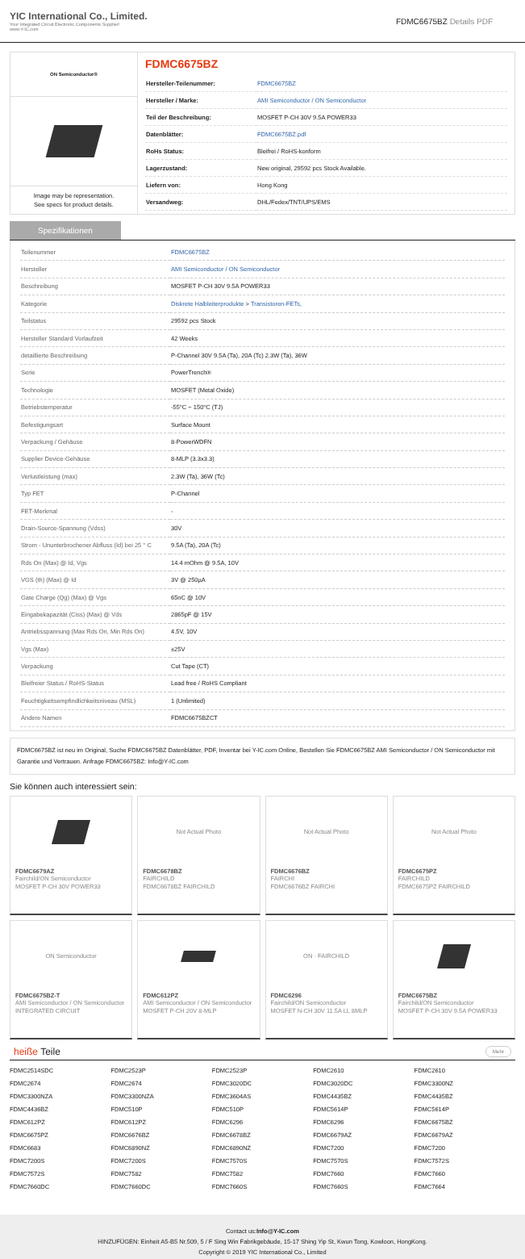YIC International Co., Limited.
Your Integrated Circuit Electronic Components Supplier!
www.Y-IC.com
FDMC6675BZ Details PDF
ON Semiconductor®
Image may be representation.
See specs for product details.
FDMC6675BZ
| Hersteller-Teilenummer: | FDMC6675BZ |
| Hersteller / Marke: | AMI Semiconductor / ON Semiconductor |
| Teil der Beschreibung: | MOSFET P-CH 30V 9.5A POWER33 |
| Datenblätter: | FDMC6675BZ.pdf |
| RoHs Status: | Bleifrei / RoHS-konform |
| Lagerzustand: | New original, 29592 pcs Stock Available. |
| Liefern von: | Hong Kong |
| Versandweg: | DHL/Fedex/TNT/UPS/EMS |
Spezifikationen
| Teilenummer | FDMC6675BZ |
| Hersteller | AMI Semiconductor / ON Semiconductor |
| Beschreibung | MOSFET P-CH 30V 9.5A POWER33 |
| Kategorie | Diskrete Halbleiterprodukte > Transistoren-FETs, |
| Teilstatus | 29592 pcs Stock |
| Hersteller Standard Vorlaufzeit | 42 Weeks |
| detaillierte Beschreibung | P-Channel 30V 9.5A (Ta), 20A (Tc) 2.3W (Ta), 36W |
| Serie | PowerTrench® |
| Technologie | MOSFET (Metal Oxide) |
| Betriebstemperatur | -55°C ~ 150°C (TJ) |
| Befestigungsart | Surface Mount |
| Verpackung / Gehäuse | 8-PowerWDFN |
| Supplier Device-Gehäuse | 8-MLP (3.3x3.3) |
| Verlustleistung (max) | 2.3W (Ta), 36W (Tc) |
| Typ FET | P-Channel |
| FET-Merkmal | - |
| Drain-Source-Spannung (Vdss) | 30V |
| Strom - Ununterbrochener Abfluss (Id) bei 25 ° C | 9.5A (Ta), 20A (Tc) |
| Rds On (Max) @ Id, Vgs | 14.4 mOhm @ 9.5A, 10V |
| VGS (th) (Max) @ Id | 3V @ 250µA |
| Gate Charge (Qg) (Max) @ Vgs | 65nC @ 10V |
| Eingabekapazität (Ciss) (Max) @ Vds | 2865pF @ 15V |
| Antriebsspannung (Max Rds On, Min Rds On) | 4.5V, 10V |
| Vgs (Max) | ±25V |
| Verpackung | Cut Tape (CT) |
| Bleifreier Status / RoHS-Status | Lead free / RoHS Compliant |
| Feuchtigkeitsempfindlichkeitsniveau (MSL) | 1 (Unlimited) |
| Andere Namen | FDMC6675BZCT |
FDMC6675BZ ist neu im Original, Suche FDMC6675BZ Datenblätter, PDF, Inventar bei Y-IC.com Online, Bestellen Sie FDMC6675BZ AMI Semiconductor / ON Semiconductor mit Garantie und Vertrauen. Anfrage FDMC6675BZ: Info@Y-IC.com
Sie können auch interessiert sein:
FDMC6679AZ
Fairchild/ON Semiconductor
MOSFET P-CH 30V POWER33
Not Actual Photo
FDMC6678BZ
FAIRCHILD
FDMC6678BZ FAIRCHILD
Not Actual Photo
FDMC6676BZ
FAIRCHI
FDMC6676BZ FAIRCHI
Not Actual Photo
FDMC6675PZ
FAIRCHILD
FDMC6675PZ FAIRCHILD
ON Semiconductor
FDMC6675BZ-T
AMI Semiconductor / ON Semiconductor
INTEGRATED CIRCUIT
FDMC612PZ
AMI Semiconductor / ON Semiconductor
MOSFET P-CH 20V 8-MLP
ON · FAIRCHILD
FDMC6296
Fairchild/ON Semiconductor
MOSFET N-CH 30V 11.5A LL 8MLP
FDMC6675BZ
Fairchild/ON Semiconductor
MOSFET P-CH 30V 9.5A POWER33
heiße Teile Mehr
FDMC2514SDC
FDMC2523P
FDMC2523P
FDMC2610
FDMC2610
FDMC2674
FDMC2674
FDMC3020DC
FDMC3020DC
FDMC3300NZ
FDMC3300NZA
FDMC3300NZA
FDMC3604AS
FDMC4435BZ
FDMC4435BZ
FDMC4436BZ
FDMC510P
FDMC510P
FDMC5614P
FDMC5614P
FDMC612PZ
FDMC612PZ
FDMC6296
FDMC6296
FDMC6675BZ
FDMC6675PZ
FDMC6676BZ
FDMC6678BZ
FDMC6679AZ
FDMC6679AZ
FDMC6683
FDMC6890NZ
FDMC6890NZ
FDMC7200
FDMC7200
FDMC7200S
FDMC7200S
FDMC7570S
FDMC7570S
FDMC7572S
FDMC7572S
FDMC7582
FDMC7582
FDMC7660
FDMC7660
FDMC7660DC
FDMC7660DC
FDMC7660S
FDMC7660S
FDMC7664
Contact us:Info@Y-IC.com
HINZUFÜGEN: Einheit A5-B5 Nr.509, 5 / F Sing Win Fabrikgebäude, 15-17 Shing Yip St, Kwun Tong, Kowloon, HongKong.
Copyright © 2019 YIC International Co., Limited